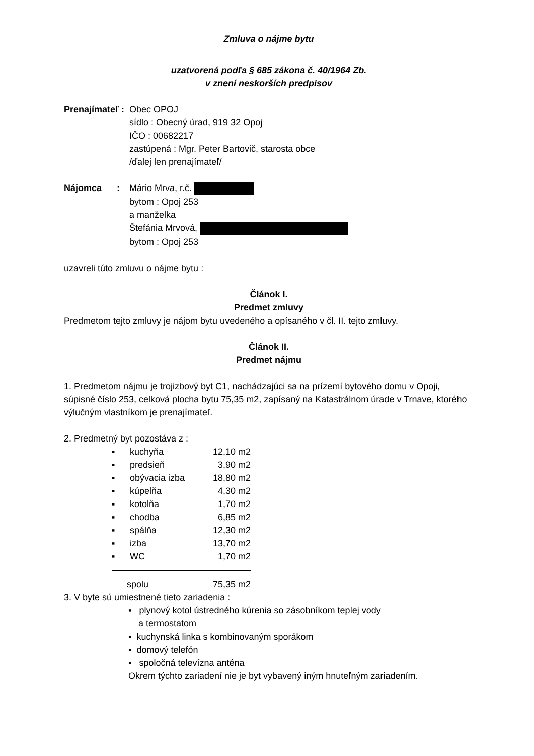Zmluva o nájme bytu
uzatvorená podľa § 685 zákona č. 40/1964 Zb.
v znení neskorších predpisov
Prenajímateľ :
Obec OPOJ
sídlo : Obecný úrad, 919 32 Opoj
IČO : 00682217
zastúpená : Mgr. Peter Bartovič, starosta obce
/ďalej len prenajímateľ/
Nájomca :
Mário Mrva, r.č.
bytom : Opoj 253
a manželka
Štefánia Mrvová,
bytom : Opoj 253
uzavreli túto zmluvu o nájme bytu :
Článok I.
Predmet zmluvy
Predmetom tejto zmluvy je nájom bytu uvedeného a opísaného v čl. II. tejto zmluvy.
Článok II.
Predmet nájmu
1. Predmetom nájmu je trojizbový byt C1, nachádzajúci sa na prízemí bytového domu v Opoji, súpisné číslo 253, celková plocha bytu 75,35 m2, zapísaný na Katastrálnom úrade v Trnave, ktorého výlučným vlastníkom je prenajímateľ.
2. Predmetný byt pozostáva z :
| ▪ | kuchyňa | 12,10 m2 |
| ▪ | predsieň | 3,90 m2 |
| ▪ | obývacia izba | 18,80 m2 |
| ▪ | kúpelňa | 4,30 m2 |
| ▪ | kotolňa | 1,70 m2 |
| ▪ | chodba | 6,85 m2 |
| ▪ | spálňa | 12,30 m2 |
| ▪ | izba | 13,70 m2 |
| ▪ | WC | 1,70 m2 |
| spolu | | 75,35 m2 |
3. V byte sú umiestnené tieto zariadenia :
▪ plynový kotol ústredného kúrenia so zásobníkom teplej vody
a termostatom
▪ kuchynská linka s kombinovaným sporákom
▪ domový telefón
▪ spoločná televízna anténa
Okrem týchto zariadení nie je byt vybavený iným hnuteľným zariadením.